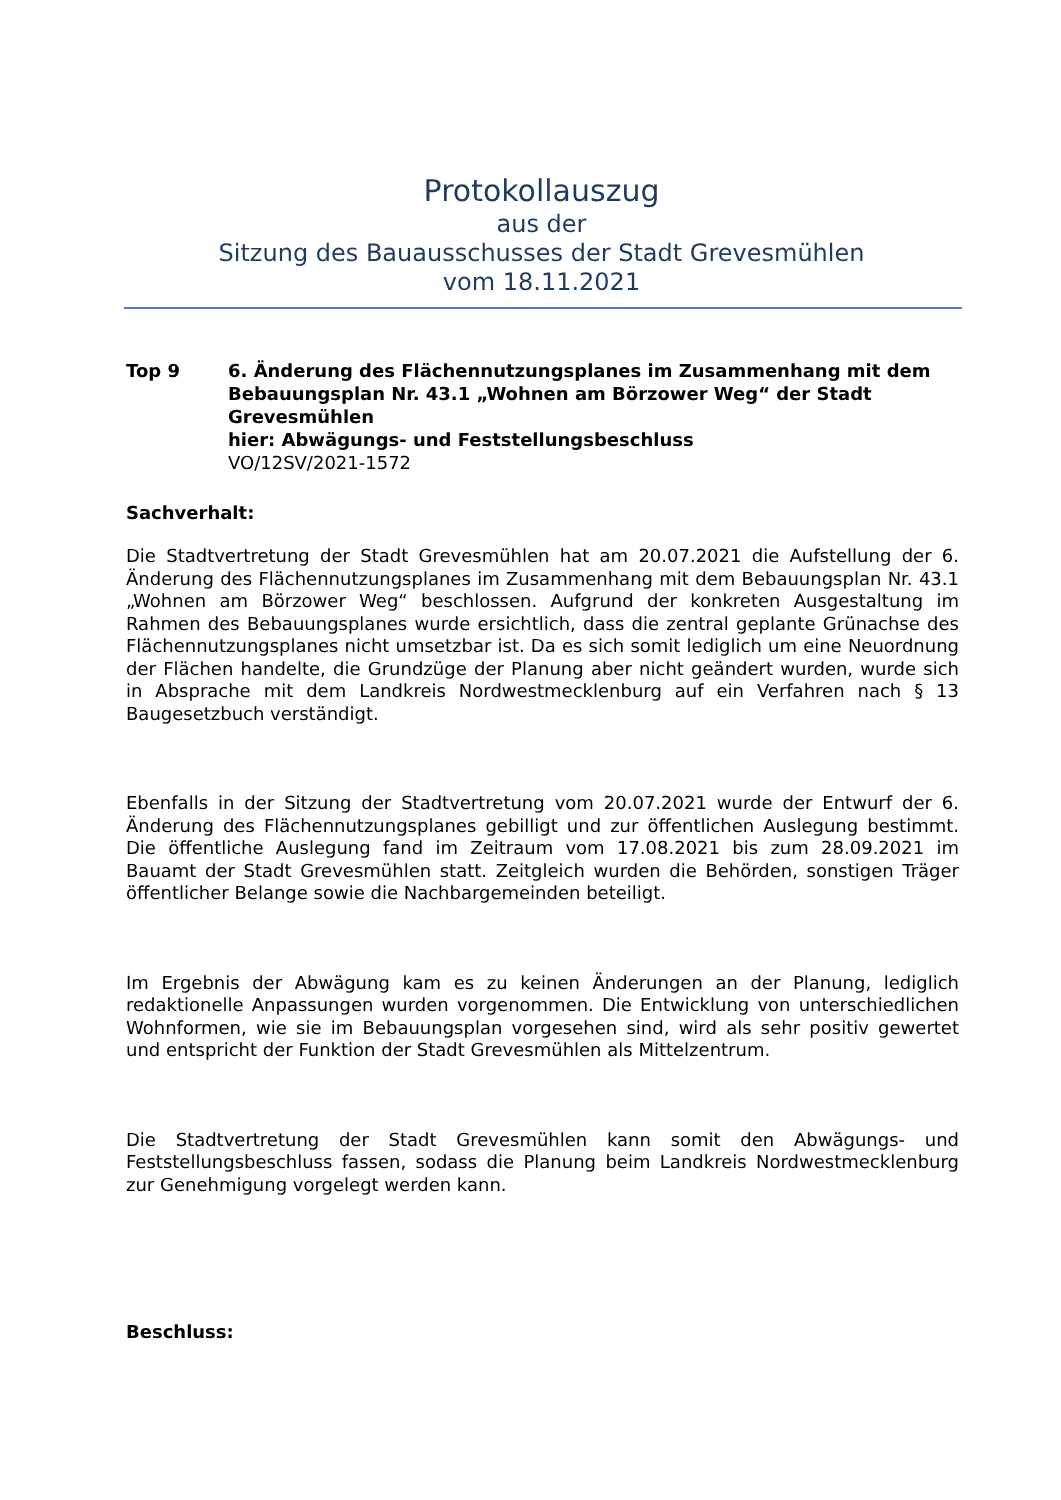Protokollauszug
aus der
Sitzung des Bauausschusses der Stadt Grevesmühlen
vom 18.11.2021
Top 9 6. Änderung des Flächennutzungsplanes im Zusammenhang mit dem Bebauungsplan Nr. 43.1 „Wohnen am Börzower Weg“ der Stadt Grevesmühlen
hier: Abwägungs- und Feststellungsbeschluss
VO/12SV/2021-1572
Sachverhalt:
Die Stadtvertretung der Stadt Grevesmühlen hat am 20.07.2021 die Aufstellung der 6. Änderung des Flächennutzungsplanes im Zusammenhang mit dem Bebauungsplan Nr. 43.1 „Wohnen am Börzower Weg“ beschlossen. Aufgrund der konkreten Ausgestaltung im Rahmen des Bebauungsplanes wurde ersichtlich, dass die zentral geplante Grünachse des Flächennutzungsplanes nicht umsetzbar ist. Da es sich somit lediglich um eine Neuordnung der Flächen handelte, die Grundzüge der Planung aber nicht geändert wurden, wurde sich in Absprache mit dem Landkreis Nordwestmecklenburg auf ein Verfahren nach § 13 Baugesetzbuch verständigt.
Ebenfalls in der Sitzung der Stadtvertretung vom 20.07.2021 wurde der Entwurf der 6. Änderung des Flächennutzungsplanes gebilligt und zur öffentlichen Auslegung bestimmt. Die öffentliche Auslegung fand im Zeitraum vom 17.08.2021 bis zum 28.09.2021 im Bauamt der Stadt Grevesmühlen statt. Zeitgleich wurden die Behörden, sonstigen Träger öffentlicher Belange sowie die Nachbargemeinden beteiligt.
Im Ergebnis der Abwägung kam es zu keinen Änderungen an der Planung, lediglich redaktionelle Anpassungen wurden vorgenommen. Die Entwicklung von unterschiedlichen Wohnformen, wie sie im Bebauungsplan vorgesehen sind, wird als sehr positiv gewertet und entspricht der Funktion der Stadt Grevesmühlen als Mittelzentrum.
Die Stadtvertretung der Stadt Grevesmühlen kann somit den Abwägungs- und Feststellungsbeschluss fassen, sodass die Planung beim Landkreis Nordwestmecklenburg zur Genehmigung vorgelegt werden kann.
Beschluss: